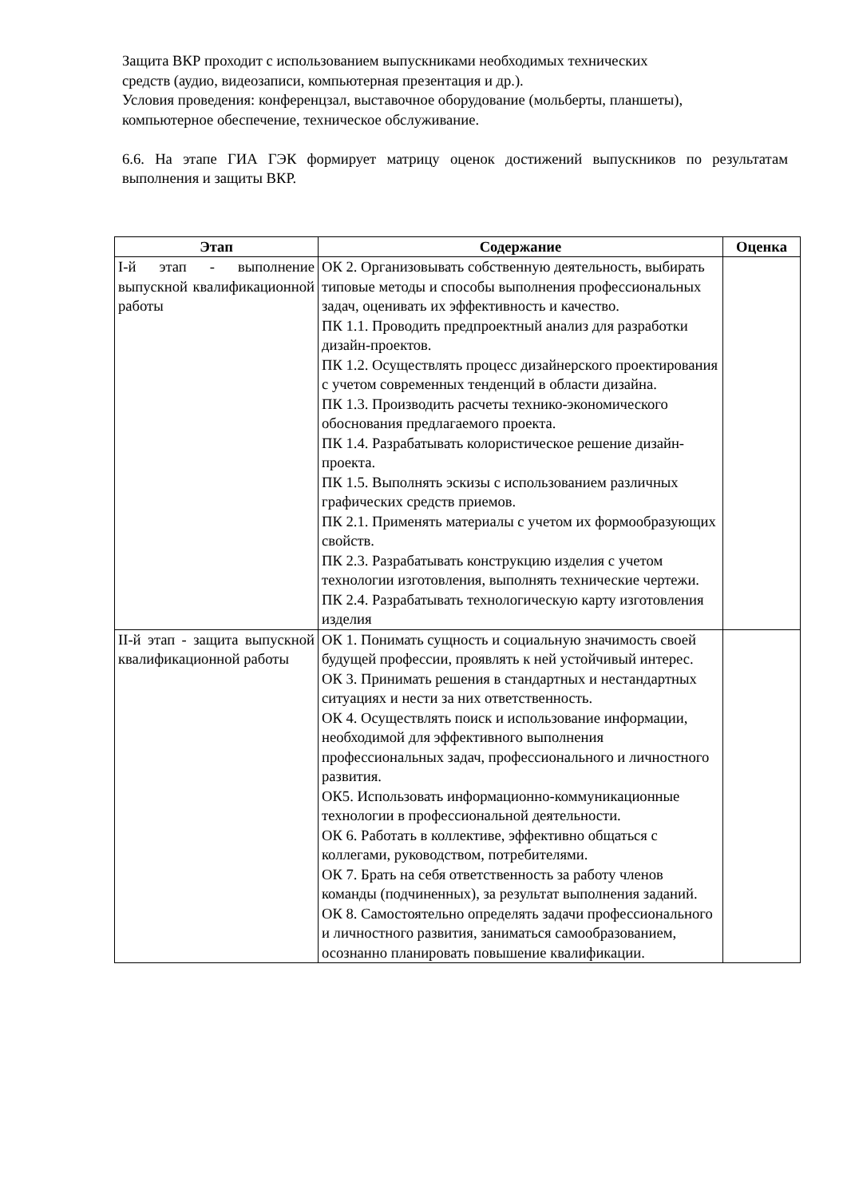Защита ВКР проходит с использованием выпускниками необходимых технических
средств (аудио, видеозаписи, компьютерная презентация и др.).
Условия проведения: конференцзал, выставочное оборудование (мольберты, планшеты),
компьютерное обеспечение, техническое обслуживание.
6.6. На этапе ГИА ГЭК формирует матрицу оценок достижений выпускников по результатам выполнения и защиты ВКР.
| Этап | Содержание | Оценка |
| --- | --- | --- |
| I-й этап - выполнение выпускной квалификационной работы | ОК 2. Организовывать собственную деятельность, выбирать типовые методы и способы выполнения профессиональных задач, оценивать их эффективность и качество. ПК 1.1. Проводить предпроектный анализ для разработки дизайн-проектов. ПК 1.2. Осуществлять процесс дизайнерского проектирования с учетом современных тенденций в области дизайна. ПК 1.3. Производить расчеты технико-экономического обоснования предлагаемого проекта. ПК 1.4. Разрабатывать колористическое решение дизайн-проекта. ПК 1.5. Выполнять эскизы с использованием различных графических средств приемов. ПК 2.1. Применять материалы с учетом их формообразующих свойств. ПК 2.3. Разрабатывать конструкцию изделия с учетом технологии изготовления, выполнять технические чертежи. ПК 2.4. Разрабатывать технологическую карту изготовления изделия | |
| II-й этап - защита выпускной квалификационной работы | ОК 1. Понимать сущность и социальную значимость своей будущей профессии, проявлять к ней устойчивый интерес. ОК 3. Принимать решения в стандартных и нестандартных ситуациях и нести за них ответственность. ОК 4. Осуществлять поиск и использование информации, необходимой для эффективного выполнения профессиональных задач, профессионального и личностного развития. ОК5. Использовать информационно-коммуникационные технологии в профессиональной деятельности. ОК 6. Работать в коллективе, эффективно общаться с коллегами, руководством, потребителями. ОК 7. Брать на себя ответственность за работу членов команды (подчиненных), за результат выполнения заданий. ОК 8. Самостоятельно определять задачи профессионального и личностного развития, заниматься самообразованием, осознанно планировать повышение квалификации. | |